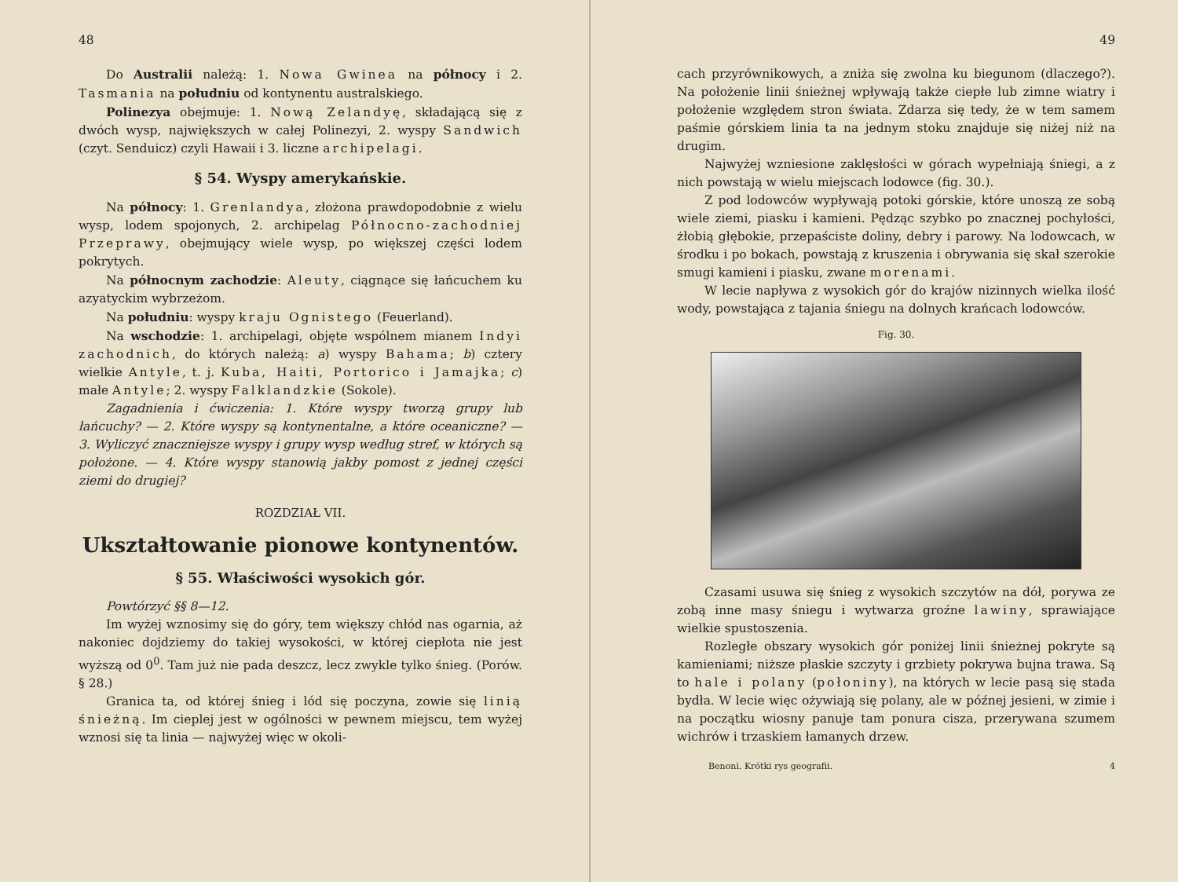48
Do Australii należą: 1. Nowa Gwinea na północy i 2. Tasmania na południu od kontynentu australskiego.
Polinezya obejmuje: 1. Nową Zelandyę, składającą się z dwóch wysp, największych w całej Polinezyi, 2. wyspy Sandwich (czyt. Senduicz) czyli Hawaii i 3. liczne archipelagi.
§ 54. Wyspy amerykańskie.
Na północy: 1. Grenlandya, złożona prawdopodobnie z wielu wysp, lodem spojonych, 2. archipelag Północno-zachodniej Przeprawy, obejmujący wiele wysp, po większej części lodem pokrytych.
Na północnym zachodzie: Aleuty, ciągnące się łańcuchem ku azyatyckim wybrzeżom.
Na południu: wyspy kraju Ognistego (Feuerland).
Na wschodzie: 1. archipelagi, objęte wspólnem mianem Indyi zachodnich, do których należą: a) wyspy Bahama; b) cztery wielkie Antyle, t. j. Kuba, Haiti, Portorico i Jamajka; c) małe Antyle; 2. wyspy Falklandzkie (Sokole).
Zagadnienia i ćwiczenia: 1. Które wyspy tworzą grupy lub łańcuchy? — 2. Które wyspy są kontynentalne, a które oceaniczne? — 3. Wyliczyć znaczniejsze wyspy i grupy wysp według stref, w których są położone. — 4. Które wyspy stanowią jakby pomost z jednej części ziemi do drugiej?
ROZDZIAŁ VII.
Ukształtowanie pionowe kontynentów.
§ 55. Właściwości wysokich gór.
Powtórzyć §§ 8—12.
Im wyżej wznosimy się do góry, tem większy chłód nas ogarnia, aż nakoniec dojdziemy do takiej wysokości, w której ciepłota nie jest wyższą od 0<sup>0</sup>. Tam już nie pada deszcz, lecz zwykle tylko śnieg. (Porów. § 28.)
Granica ta, od której śnieg i lód się poczyna, zowie się linią śnieżną. Im cieplej jest w ogólności w pewnem miejscu, tem wyżej wznosi się ta linia — najwyżej więc w okoli-
49
cach przyrównikowych, a zniża się zwolna ku biegunom (dlaczego?). Na położenie linii śnieżnej wpływają także ciepłe lub zimne wiatry i położenie względem stron świata. Zdarza się tedy, że w tem samem paśmie górskiem linia ta na jednym stoku znajduje się niżej niż na drugim.
Najwyżej wzniesione zaklęsłości w górach wypełniają śniegi, a z nich powstają w wielu miejscach lodowce (fig. 30.).
Z pod lodowców wypływają potoki górskie, które unoszą ze sobą wiele ziemi, piasku i kamieni. Pędząc szybko po znacznej pochyłości, żłobią głębokie, przepaściste doliny, debry i parowy. Na lodowcach, w środku i po bokach, powstają z kruszenia i obrywania się skał szerokie smugi kamieni i piasku, zwane morenami.
W lecie napływa z wysokich gór do krajów nizinnych wielka ilość wody, powstająca z tajania śniegu na dolnych krańcach lodowców.
Fig. 30.
Czasami usuwa się śnieg z wysokich szczytów na dół, porywa ze zobą inne masy śniegu i wytwarza groźne lawiny, sprawiające wielkie spustoszenia.
Rozległe obszary wysokich gór poniżej linii śnieżnej pokryte są kamieniami; niższe płaskie szczyty i grzbiety pokrywa bujna trawa. Są to hale i polany (połoniny), na których w lecie pasą się stada bydła. W lecie więc ożywiają się polany, ale w późnej jesieni, w zimie i na początku wiosny panuje tam ponura cisza, przerywana szumem wichrów i trzaskiem łamanych drzew.
Benoni. Krótki rys geografii. 4